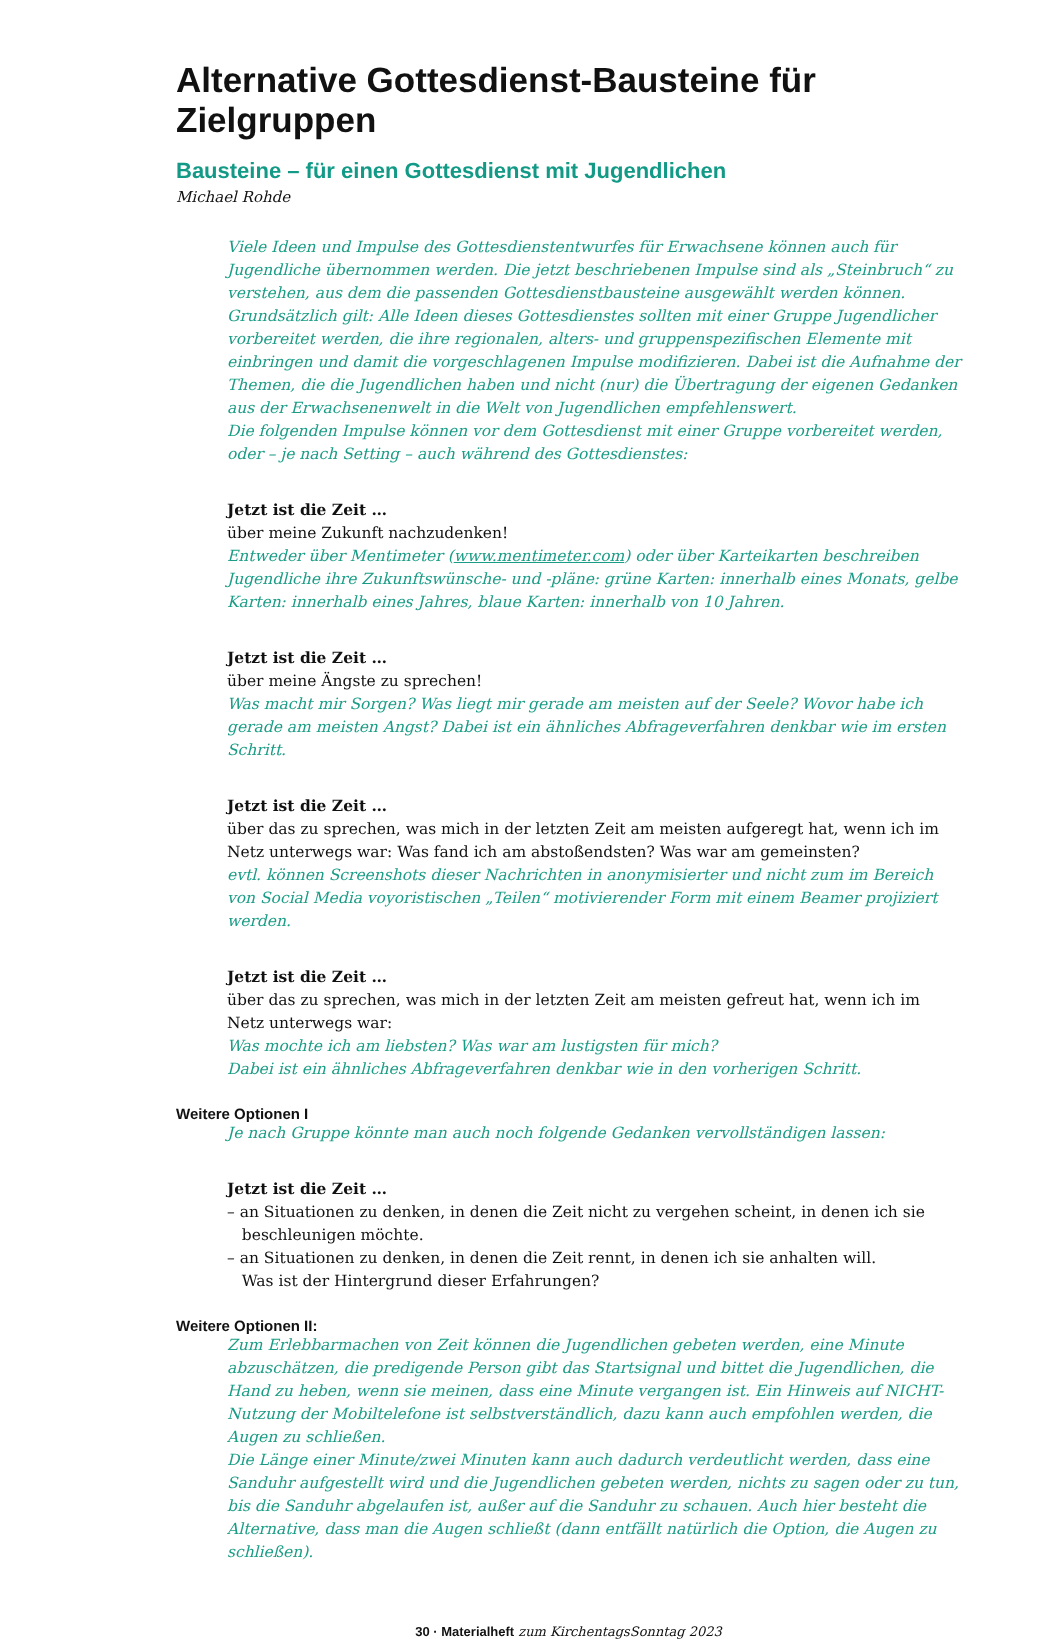Alternative Gottesdienst-Bausteine für Zielgruppen
Bausteine – für einen Gottesdienst mit Jugendlichen
Michael Rohde
Viele Ideen und Impulse des Gottesdienstentwurfes für Erwachsene können auch für Jugendliche übernommen werden. Die jetzt beschriebenen Impulse sind als „Steinbruch“ zu verstehen, aus dem die passenden Gottesdienstbausteine ausgewählt werden können. Grundsätzlich gilt: Alle Ideen dieses Gottesdienstes sollten mit einer Gruppe Jugendlicher vorbereitet werden, die ihre regionalen, alters- und gruppenspezifischen Elemente mit einbringen und damit die vorgeschlagenen Impulse modifizieren. Dabei ist die Aufnahme der Themen, die die Jugendlichen haben und nicht (nur) die Übertragung der eigenen Gedanken aus der Erwachsenenwelt in die Welt von Jugendlichen empfehlenswert.
Die folgenden Impulse können vor dem Gottesdienst mit einer Gruppe vorbereitet werden, oder – je nach Setting – auch während des Gottesdienstes:
Jetzt ist die Zeit …
über meine Zukunft nachzudenken!
Entweder über Mentimeter (www.mentimeter.com) oder über Karteikarten beschreiben Jugendliche ihre Zukunftswünsche- und -pläne: grüne Karten: innerhalb eines Monats, gelbe Karten: innerhalb eines Jahres, blaue Karten: innerhalb von 10 Jahren.
Jetzt ist die Zeit …
über meine Ängste zu sprechen!
Was macht mir Sorgen? Was liegt mir gerade am meisten auf der Seele? Wovor habe ich gerade am meisten Angst? Dabei ist ein ähnliches Abfrageverfahren denkbar wie im ersten Schritt.
Jetzt ist die Zeit …
über das zu sprechen, was mich in der letzten Zeit am meisten aufgeregt hat, wenn ich im Netz unterwegs war: Was fand ich am abstoßendsten? Was war am gemeinsten?
evtl. können Screenshots dieser Nachrichten in anonymisierter und nicht zum im Bereich von Social Media voyoristischen „Teilen“ motivierender Form mit einem Beamer projiziert werden.
Jetzt ist die Zeit …
über das zu sprechen, was mich in der letzten Zeit am meisten gefreut hat, wenn ich im Netz unterwegs war:
Was mochte ich am liebsten? Was war am lustigsten für mich?
Dabei ist ein ähnliches Abfrageverfahren denkbar wie in den vorherigen Schritt.
Weitere Optionen I
Je nach Gruppe könnte man auch noch folgende Gedanken vervollständigen lassen:
Jetzt ist die Zeit …
– an Situationen zu denken, in denen die Zeit nicht zu vergehen scheint, in denen ich sie
beschleunigen möchte.
– an Situationen zu denken, in denen die Zeit rennt, in denen ich sie anhalten will.
Was ist der Hintergrund dieser Erfahrungen?
Weitere Optionen II:
Zum Erlebbarmachen von Zeit können die Jugendlichen gebeten werden, eine Minute abzuschätzen, die predigende Person gibt das Startsignal und bittet die Jugendlichen, die Hand zu heben, wenn sie meinen, dass eine Minute vergangen ist. Ein Hinweis auf NICHT-Nutzung der Mobiltelefone ist selbstverständlich, dazu kann auch empfohlen werden, die Augen zu schließen.
Die Länge einer Minute/zwei Minuten kann auch dadurch verdeutlicht werden, dass eine Sanduhr aufgestellt wird und die Jugendlichen gebeten werden, nichts zu sagen oder zu tun, bis die Sanduhr abgelaufen ist, außer auf die Sanduhr zu schauen. Auch hier besteht die Alternative, dass man die Augen schließt (dann entfällt natürlich die Option, die Augen zu schließen).
30 · Materialheft zum KirchentagsSonntag 2023